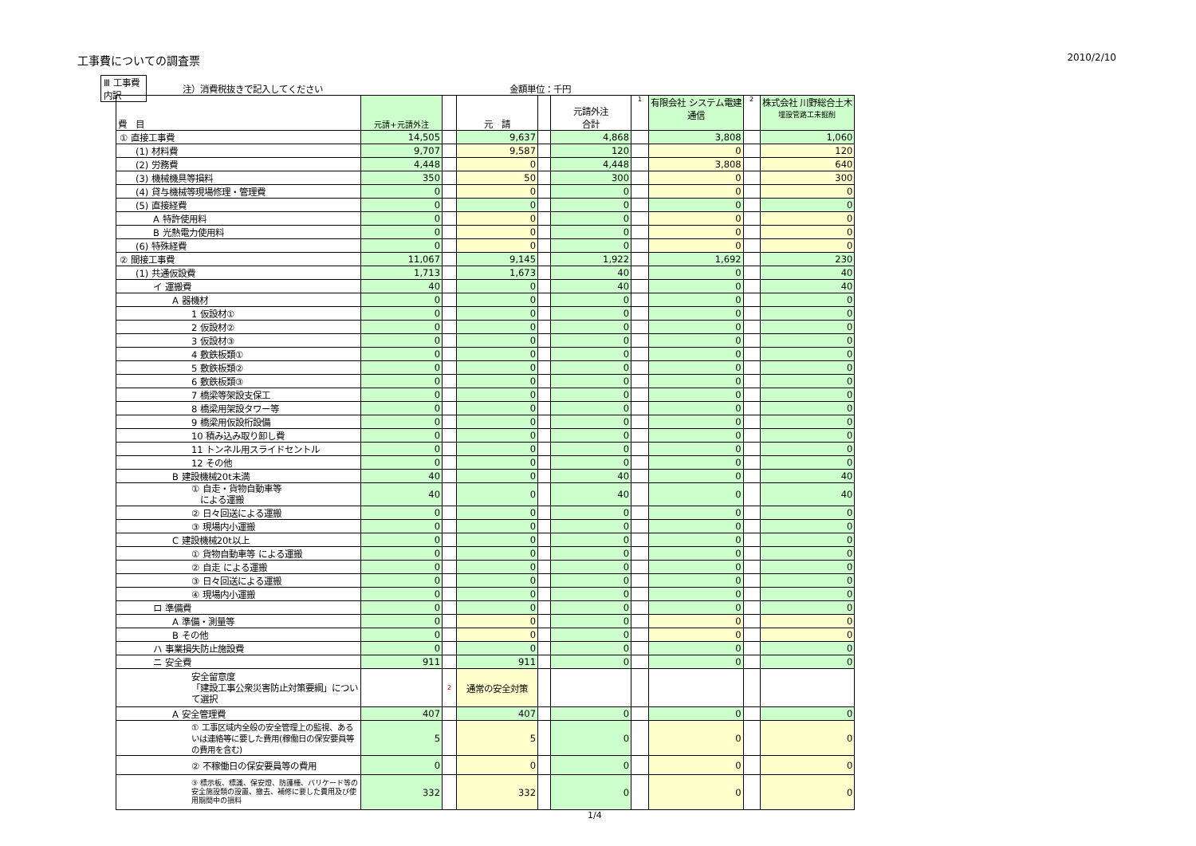工事費についての調査票 2010/2/10
Ⅲ 工事費内訳 注）消費税抜きで記入してください 金額単位：千円
| 費 目 | 元請+元請外注 | | 元 請 | | 元請外注 合計 | 1 | 有限会社 システム電建 通信 | 2 | 株式会社 川野総合土木 埋設管路工未掘削 |
| --- | --- | --- | --- | --- | --- | --- | --- | --- | --- |
| ① 直接工事費 | 14,505 | | 9,637 | | 4,868 | | 3,808 | | 1,060 |
| (1) 材料費 | 9,707 | | 9,587 | | 120 | | 0 | | 120 |
| (2) 労務費 | 4,448 | | 0 | | 4,448 | | 3,808 | | 640 |
| (3) 機械機具等損料 | 350 | | 50 | | 300 | | 0 | | 300 |
| (4) 貸与機械等現場修理・管理費 | 0 | | 0 | | 0 | | 0 | | 0 |
| (5) 直接経費 | 0 | | 0 | | 0 | | 0 | | 0 |
| A 特許使用料 | 0 | | 0 | | 0 | | 0 | | 0 |
| B 光熱電力使用料 | 0 | | 0 | | 0 | | 0 | | 0 |
| (6) 特殊経費 | 0 | | 0 | | 0 | | 0 | | 0 |
| ② 間接工事費 | 11,067 | | 9,145 | | 1,922 | | 1,692 | | 230 |
| (1) 共通仮設費 | 1,713 | | 1,673 | | 40 | | 0 | | 40 |
| イ 運搬費 | 40 | | 0 | | 40 | | 0 | | 40 |
| A 器機材 | 0 | | 0 | | 0 | | 0 | | 0 |
| 1 仮設材① | 0 | | 0 | | 0 | | 0 | | 0 |
| 2 仮設材② | 0 | | 0 | | 0 | | 0 | | 0 |
| 3 仮設材③ | 0 | | 0 | | 0 | | 0 | | 0 |
| 4 敷鉄板類① | 0 | | 0 | | 0 | | 0 | | 0 |
| 5 敷鉄板類② | 0 | | 0 | | 0 | | 0 | | 0 |
| 6 敷鉄板類③ | 0 | | 0 | | 0 | | 0 | | 0 |
| 7 橋梁等架設支保工 | 0 | | 0 | | 0 | | 0 | | 0 |
| 8 橋梁用架設タワー等 | 0 | | 0 | | 0 | | 0 | | 0 |
| 9 橋梁用仮設桁設備 | 0 | | 0 | | 0 | | 0 | | 0 |
| 10 積み込み取り卸し費 | 0 | | 0 | | 0 | | 0 | | 0 |
| 11 トンネル用スライドセントル | 0 | | 0 | | 0 | | 0 | | 0 |
| 12 その他 | 0 | | 0 | | 0 | | 0 | | 0 |
| B 建設機械20t未満 | 40 | | 0 | | 40 | | 0 | | 40 |
| ① 自走・貨物自動車等 による運搬 | 40 | | 0 | | 40 | | 0 | | 40 |
| ② 日々回送による運搬 | 0 | | 0 | | 0 | | 0 | | 0 |
| ③ 現場内小運搬 | 0 | | 0 | | 0 | | 0 | | 0 |
| C 建設機械20t以上 | 0 | | 0 | | 0 | | 0 | | 0 |
| ① 貨物自動車等 による運搬 | 0 | | 0 | | 0 | | 0 | | 0 |
| ② 自走 による運搬 | 0 | | 0 | | 0 | | 0 | | 0 |
| ③ 日々回送による運搬 | 0 | | 0 | | 0 | | 0 | | 0 |
| ④ 現場内小運搬 | 0 | | 0 | | 0 | | 0 | | 0 |
| ロ 準備費 | 0 | | 0 | | 0 | | 0 | | 0 |
| A 準備・測量等 | 0 | | 0 | | 0 | | 0 | | 0 |
| B その他 | 0 | | 0 | | 0 | | 0 | | 0 |
| ハ 事業損失防止施設費 | 0 | | 0 | | 0 | | 0 | | 0 |
| ニ 安全費 | 911 | | 911 | | 0 | | 0 | | 0 |
| 安全留意度 「建設工事公衆災害防止対策要綱」について選択 | | 2 | 通常の安全対策 | | | | | | |
| A 安全管理費 | 407 | | 407 | | 0 | | 0 | | 0 |
| ① 工事区域内全般の安全管理上の監視、あるいは連絡等に要した費用(稼働日の保安要員等の費用を含む) | 5 | | 5 | | 0 | | 0 | | 0 |
| ② 不稼働日の保安要員等の費用 | 0 | | 0 | | 0 | | 0 | | 0 |
| ③ 標示板、標識、保安燈、防護柵、バリケード等の安全施設類の設置、撤去、補修に要した費用及び使用期間中の損料 | 332 | | 332 | | 0 | | 0 | | 0 |
1/4